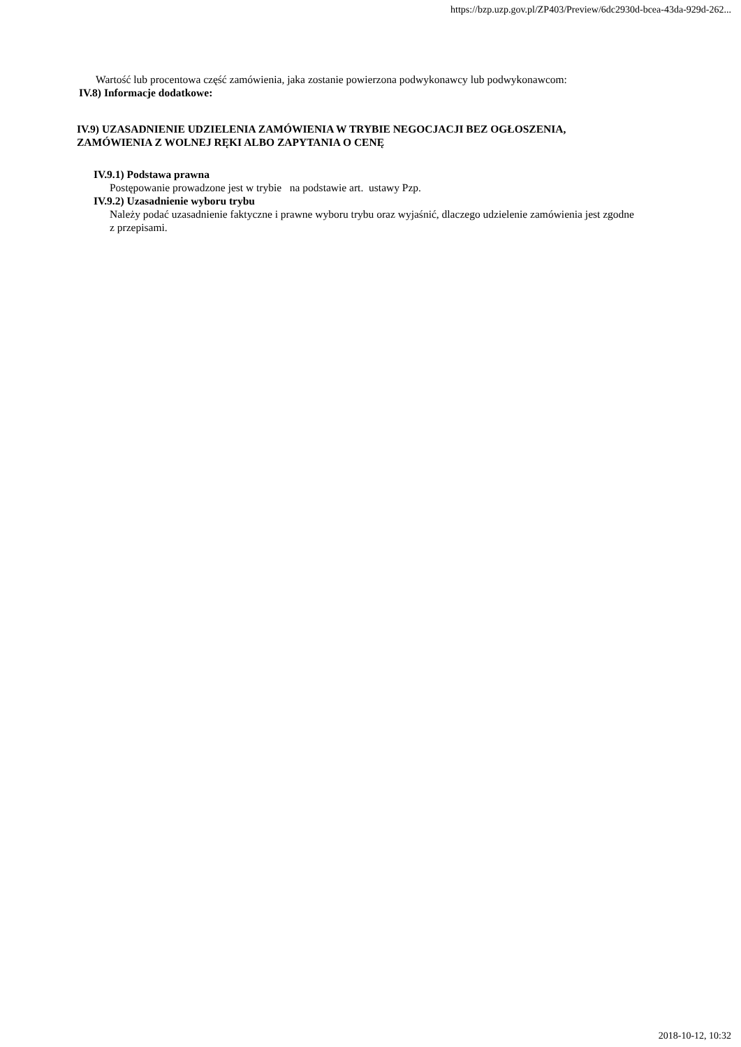https://bzp.uzp.gov.pl/ZP403/Preview/6dc2930d-bcea-43da-929d-262...
Wartość lub procentowa część zamówienia, jaka zostanie powierzona podwykonawcy lub podwykonawcom:
IV.8) Informacje dodatkowe:
IV.9) UZASADNIENIE UDZIELENIA ZAMÓWIENIA W TRYBIE NEGOCJACJI BEZ OGŁOSZENIA, ZAMÓWIENIA Z WOLNEJ RĘKI ALBO ZAPYTANIA O CENĘ
IV.9.1) Podstawa prawna
Postępowanie prowadzone jest w trybie na podstawie art. ustawy Pzp.
IV.9.2) Uzasadnienie wyboru trybu
Należy podać uzasadnienie faktyczne i prawne wyboru trybu oraz wyjaśnić, dlaczego udzielenie zamówienia jest zgodne z przepisami.
2018-10-12, 10:32